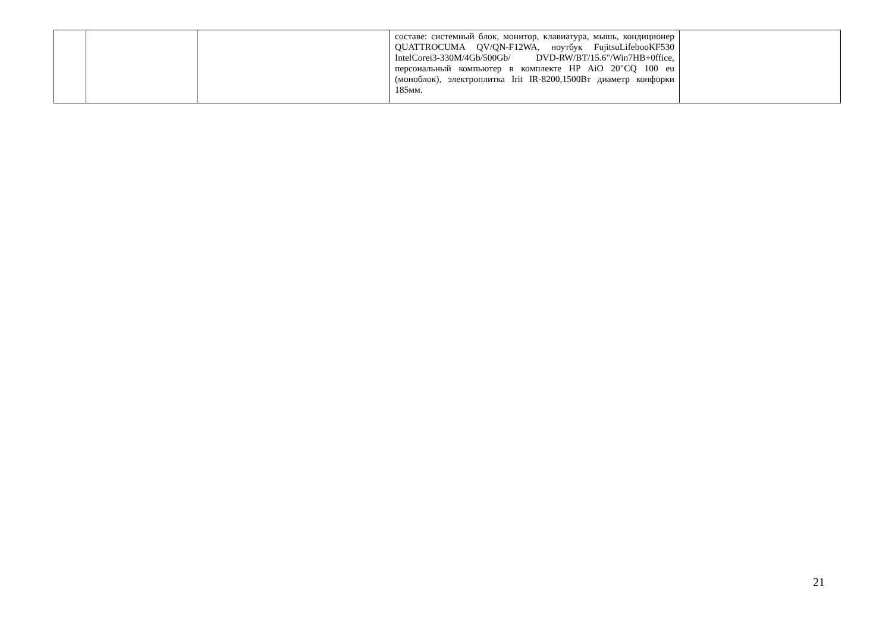| | | | составе: системный блок, монитор, клавиатура, мышь, кондиционер QUATTROCUMA QV/QN-F12WA, ноутбук FujitsuLifebooKF530 IntelCorei3-330M/4Gb/500Gb/ DVD-RW/BT/15.6"/Win7HB+0ffice, персональный компьютер в комплекте HP AiO 20"CQ 100 eu (моноблок), электроплитка Irit IR-8200,1500Вт диаметр конфорки 185мм. | |
21